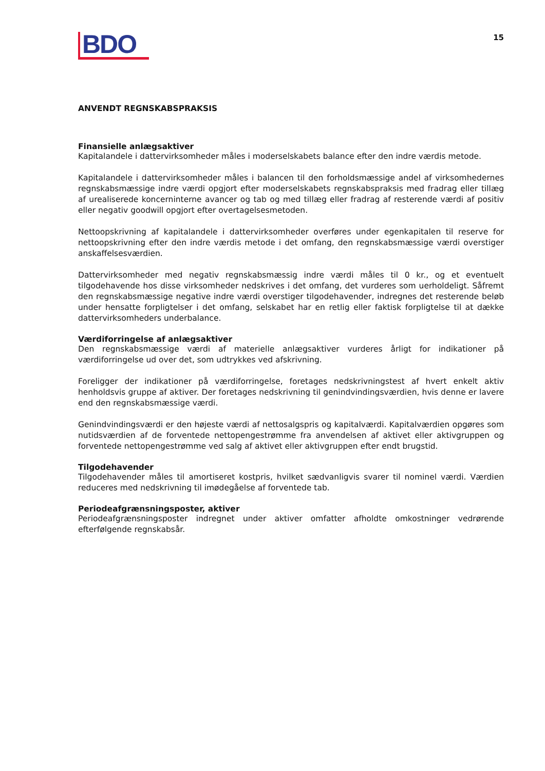BDO
15
ANVENDT REGNSKABSPRAKSIS
Finansielle anlægsaktiver
Kapitalandele i dattervirksomheder måles i moderselskabets balance efter den indre værdis metode.
Kapitalandele i dattervirksomheder måles i balancen til den forholdsmæssige andel af virksomhedernes regnskabsmæssige indre værdi opgjort efter moderselskabets regnskabspraksis med fradrag eller tillæg af urealiserede koncerninterne avancer og tab og med tillæg eller fradrag af resterende værdi af positiv eller negativ goodwill opgjort efter overtagelsesmetoden.
Nettoopskrivning af kapitalandele i dattervirksomheder overføres under egenkapitalen til reserve for nettoopskrivning efter den indre værdis metode i det omfang, den regnskabsmæssige værdi overstiger anskaffelsesværdien.
Dattervirksomheder med negativ regnskabsmæssig indre værdi måles til 0 kr., og et eventuelt tilgodehavende hos disse virksomheder nedskrives i det omfang, det vurderes som uerholdeligt. Såfremt den regnskabsmæssige negative indre værdi overstiger tilgodehavender, indregnes det resterende beløb under hensatte forpligtelser i det omfang, selskabet har en retlig eller faktisk forpligtelse til at dække dattervirksomheders underbalance.
Værdiforringelse af anlægsaktiver
Den regnskabsmæssige værdi af materielle anlægsaktiver vurderes årligt for indikationer på værdiforringelse ud over det, som udtrykkes ved afskrivning.
Foreligger der indikationer på værdiforringelse, foretages nedskrivningstest af hvert enkelt aktiv henholdsvis gruppe af aktiver. Der foretages nedskrivning til genindvindingsværdien, hvis denne er lavere end den regnskabsmæssige værdi.
Genindvindingsværdi er den højeste værdi af nettosalgspris og kapitalværdi. Kapitalværdien opgøres som nutidsværdien af de forventede nettopengestrømme fra anvendelsen af aktivet eller aktivgruppen og forventede nettopengestrømme ved salg af aktivet eller aktivgruppen efter endt brugstid.
Tilgodehavender
Tilgodehavender måles til amortiseret kostpris, hvilket sædvanligvis svarer til nominel værdi. Værdien reduceres med nedskrivning til imødegåelse af forventede tab.
Periodeafgrænsningsposter, aktiver
Periodeafgrænsningsposter indregnet under aktiver omfatter afholdte omkostninger vedrørende efterfølgende regnskabsår.